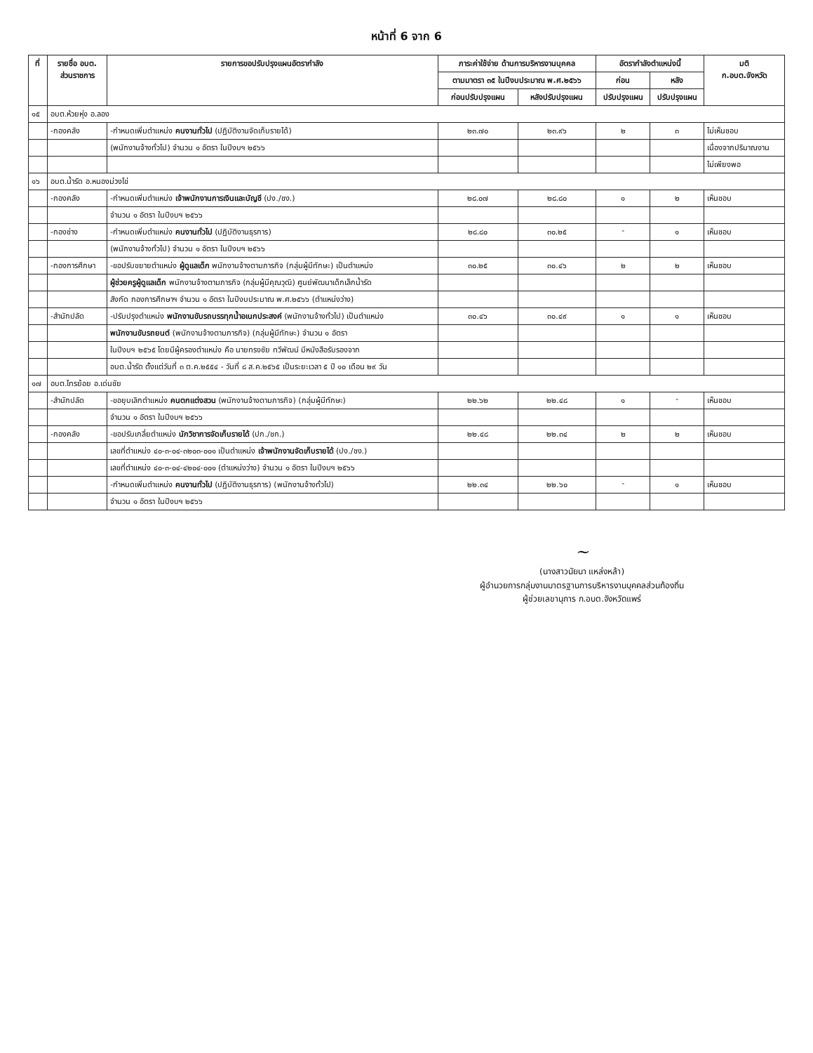หน้าที่ 6 จาก 6
| ที่ | รายชื่อ อบต. ส่วนราชการ | รายการขอปรับปรุงแผนอัตรากำลัง | ภาระค่าใช้จ่าย ด้านการบริหารงานบุคคล | | อัตรากำลังตำแหน่งนี้ | | มติ ก.อบต.จังหวัด |
| --- | --- | --- | --- | --- | --- | --- | --- |
| | | | ตามมาตรา ๓๕ ในปีงบประมาณ พ.ศ.๒๕๖๖ | | ก่อน | หลัง | |
| | | | ก่อนปรับปรุงแผน | หลังปรับปรุงแผน | ปรับปรุงแผน | ปรับปรุงแผน | |
| ๑๕ | อบต.ห้วยหุ่ง อ.ลอง | | | | | | |
| | -กองคลัง | -กำหนดเพิ่มตำแหน่ง คนงานทั่วไป (ปฏิบัติงานจัดเก็บรายได้) | ๒๓.๗๐ | ๒๓.๙๖ | ๒ | ๓ | ไม่เห็นชอบ |
| | | (พนักงานจ้างทั่วไป) จำนวน ๑ อัตรา ในปีงบฯ ๒๕๖๖ | | | | | เนื่องจากปริมาณงาน |
| | | | | | | | ไม่เพียงพอ |
| ๑๖ | อบต.น้ำรัด อ.หนองม่วงไข่ | | | | | | |
| | -กองคลัง | -กำหนดเพิ่มตำแหน่ง เจ้าพนักงานการเงินและบัญชี (ปง./ชง.) | ๒๘.๐๗ | ๒๘.๘๐ | ๑ | ๒ | เห็นชอบ |
| | | จำนวน ๑ อัตรา ในปีงบฯ ๒๕๖๖ | | | | | |
| | -กองช่าง | -กำหนดเพิ่มตำแหน่ง คนงานทั่วไป (ปฏิบัติงานธุรการ) | ๒๘.๘๐ | ๓๐.๒๕ | - | ๑ | เห็นชอบ |
| | | (พนักงานจ้างทั่วไป) จำนวน ๑ อัตรา ในปีงบฯ ๒๕๖๖ | | | | | |
| | -กองการศึกษา | -ขอปรับขยายตำแหน่ง ผู้ดูแลเด็ก พนักงานจ้างตามภารกิจ (กลุ่มผู้มีทักษะ) เป็นตำแหน่ง | ๓๐.๒๕ | ๓๐.๔๖ | ๒ | ๒ | เห็นชอบ |
| | | ผู้ช่วยครูผู้ดูแลเด็ก พนักงานจ้างตามภารกิจ (กลุ่มผู้มีคุณวุฒิ) ศูนย์พัฒนาเด็กเล็กน้ำรัด | | | | | |
| | | สังกัด กองการศึกษาฯ จำนวน ๑ อัตรา ในปีงบประมาณ พ.ศ.๒๕๖๖ (ตำแหน่งว่าง) | | | | | |
| | -สำนักปลัด | -ปรับปรุงตำแหน่ง พนักงานขับรถบรรทุกน้ำอเนกประสงค์ (พนักงานจ้างทั่วไป) เป็นตำแหน่ง | ๓๐.๔๖ | ๓๐.๔๙ | ๑ | ๑ | เห็นชอบ |
| | | พนักงานขับรถยนต์ (พนักงานจ้างตามภารกิจ) (กลุ่มผู้มีทักษะ) จำนวน ๑ อัตรา | | | | | |
| | | ในปีงบฯ ๒๕๖๕ โดยมีผู้ครองตำแหน่ง คือ นายทรงชัย ทวีพัฒน์ มีหนังสือรับรองจาก | | | | | |
| | | อบต.น้ำรัด ตั้งแต่วันที่ ๓ ต.ค.๒๕๕๔ - วันที่ ๘ ส.ค.๒๕๖๕ เป็นระยะเวลา ๕ ปี ๑๐ เดือน ๒๙ วัน | | | | | |
| ๑๗ | อบต.ไทรย้อย อ.เด่นชัย | | | | | | |
| | -สำนักปลัด | -ขอยุบเลิกตำแหน่ง คนตกแต่งสวน (พนักงานจ้างตามภารกิจ) (กลุ่มผู้มีทักษะ) | ๒๒.๖๒ | ๒๒.๔๘ | ๑ | - | เห็นชอบ |
| | | จำนวน ๑ อัตรา ในปีงบฯ ๒๕๖๖ | | | | | |
| | -กองคลัง | -ขอปรับเกลี่ยตำแหน่ง นักวิชาการจัดเก็บรายได้ (ปก./ชก.) | ๒๒.๔๘ | ๒๒.๓๔ | ๒ | ๒ | เห็นชอบ |
| | | เลขที่ตำแหน่ง ๔๐-๓-๐๔-๓๒๐๓-๐๐๑ เป็นตำแหน่ง เจ้าพนักงานจัดเก็บรายได้ (ปง./ชง.) | | | | | |
| | | เลขที่ตำแหน่ง ๔๐-๓-๐๔-๔๒๐๔-๐๐๑ (ตำแหน่งว่าง) จำนวน ๑ อัตรา ในปีงบฯ ๒๕๖๖ | | | | | |
| | | -กำหนดเพิ่มตำแหน่ง คนงานทั่วไป (ปฏิบัติงานธุรการ) (พนักงานจ้างทั่วไป) | ๒๒.๓๔ | ๒๒.๖๐ | - | ๑ | เห็นชอบ |
| | | จำนวน ๑ อัตรา ในปีงบฯ ๒๕๖๖ | | | | | |
~
(นางสาวนัยนา แหล่งหล้า)
ผู้อำนวยการกลุ่มงานมาตรฐานการบริหารงานบุคคลส่วนท้องถิ่น
ผู้ช่วยเลขานุการ ก.อบต.จังหวัดแพร่